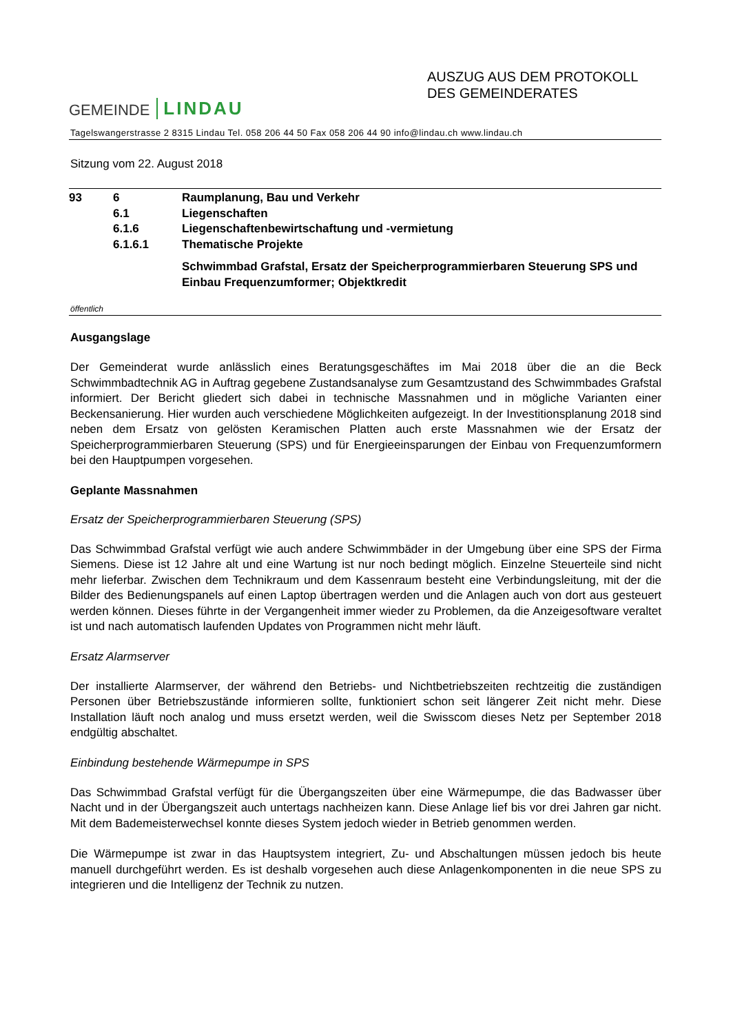GEMEINDE LINDAU
AUSZUG AUS DEM PROTOKOLL
DES GEMEINDERATES
Tagelswangerstrasse 2 8315 Lindau Tel. 058 206 44 50 Fax 058 206 44 90 info@lindau.ch www.lindau.ch
Sitzung vom 22. August 2018
| 93 | 6 | Raumplanung, Bau und Verkehr |
| | 6.1 | Liegenschaften |
| | 6.1.6 | Liegenschaftenbewirtschaftung und -vermietung |
| | 6.1.6.1 | Thematische Projekte |
| | | Schwimmbad Grafstal, Ersatz der Speicherprogrammierbaren Steuerung SPS und Einbau Frequenzumformer; Objektkredit |
öffentlich
Ausgangslage
Der Gemeinderat wurde anlässlich eines Beratungsgeschäftes im Mai 2018 über die an die Beck Schwimmbadtechnik AG in Auftrag gegebene Zustandsanalyse zum Gesamtzustand des Schwimmbades Grafstal informiert. Der Bericht gliedert sich dabei in technische Massnahmen und in mögliche Varianten einer Beckensanierung. Hier wurden auch verschiedene Möglichkeiten aufgezeigt. In der Investitionsplanung 2018 sind neben dem Ersatz von gelösten Keramischen Platten auch erste Massnahmen wie der Ersatz der Speicherprogrammierbaren Steuerung (SPS) und für Energieeinsparungen der Einbau von Frequenzumformern bei den Hauptpumpen vorgesehen.
Geplante Massnahmen
Ersatz der Speicherprogrammierbaren Steuerung (SPS)
Das Schwimmbad Grafstal verfügt wie auch andere Schwimmbäder in der Umgebung über eine SPS der Firma Siemens. Diese ist 12 Jahre alt und eine Wartung ist nur noch bedingt möglich. Einzelne Steuerteile sind nicht mehr lieferbar. Zwischen dem Technikraum und dem Kassenraum besteht eine Verbindungsleitung, mit der die Bilder des Bedienungspanels auf einen Laptop übertragen werden und die Anlagen auch von dort aus gesteuert werden können. Dieses führte in der Vergangenheit immer wieder zu Problemen, da die Anzeigesoftware veraltet ist und nach automatisch laufenden Updates von Programmen nicht mehr läuft.
Ersatz Alarmserver
Der installierte Alarmserver, der während den Betriebs- und Nichtbetriebszeiten rechtzeitig die zuständigen Personen über Betriebszustände informieren sollte, funktioniert schon seit längerer Zeit nicht mehr. Diese Installation läuft noch analog und muss ersetzt werden, weil die Swisscom dieses Netz per September 2018 endgültig abschaltet.
Einbindung bestehende Wärmepumpe in SPS
Das Schwimmbad Grafstal verfügt für die Übergangszeiten über eine Wärmepumpe, die das Badwasser über Nacht und in der Übergangszeit auch untertags nachheizen kann. Diese Anlage lief bis vor drei Jahren gar nicht. Mit dem Bademeisterwechsel konnte dieses System jedoch wieder in Betrieb genommen werden.
Die Wärmepumpe ist zwar in das Hauptsystem integriert, Zu- und Abschaltungen müssen jedoch bis heute manuell durchgeführt werden. Es ist deshalb vorgesehen auch diese Anlagenkomponenten in die neue SPS zu integrieren und die Intelligenz der Technik zu nutzen.